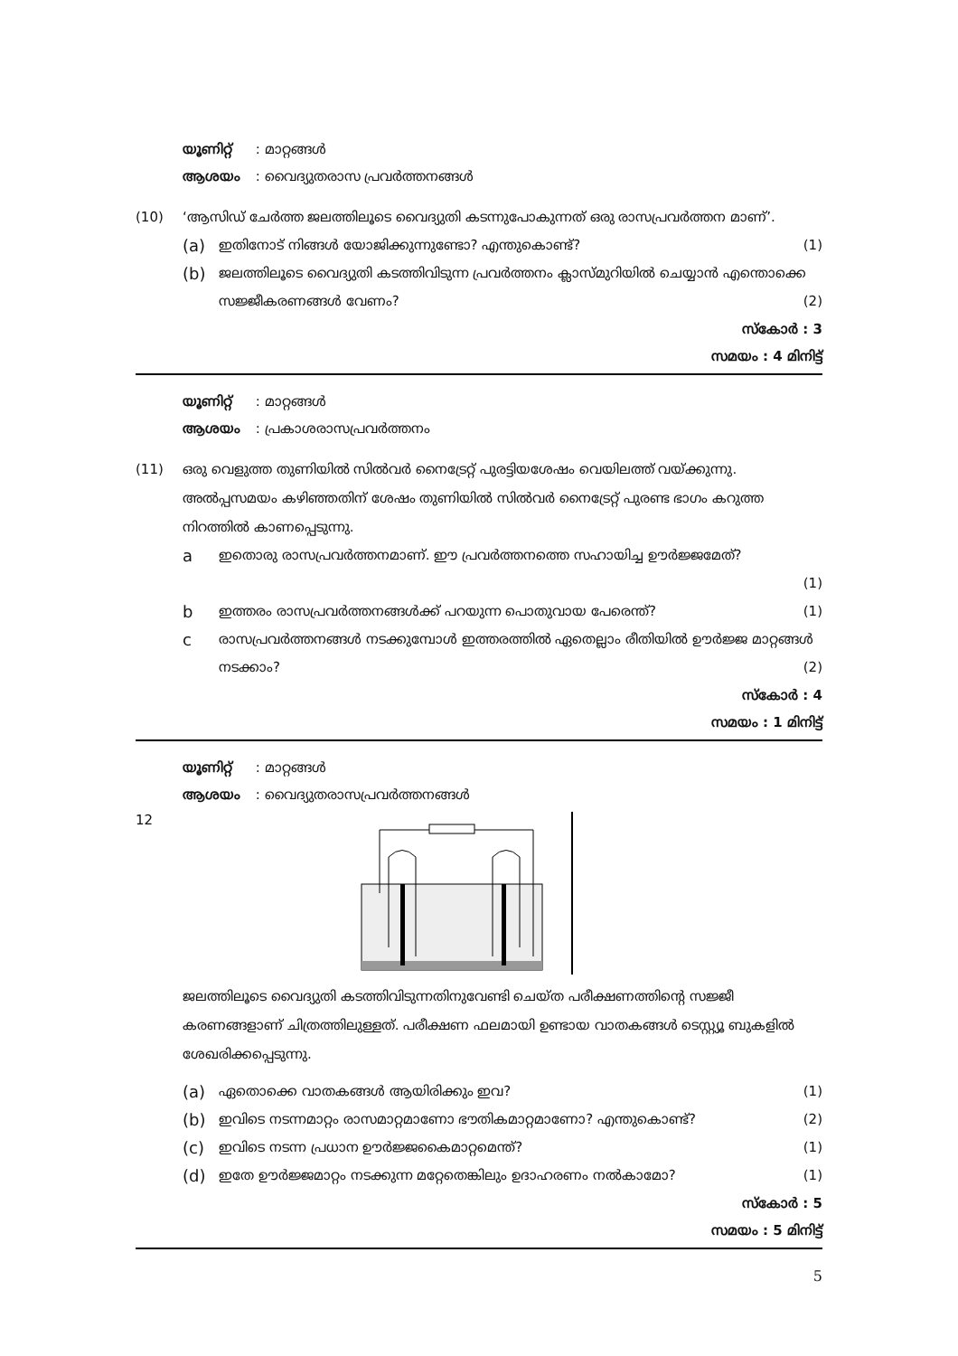യൂണിറ്റ് : മാറ്റങ്ങൾ
ആശയം : വൈദ്യുതരാസ പ്രവർത്തനങ്ങൾ
(10) ‘ആസിഡ് ചേർത്ത ജലത്തിലൂടെ വൈദ്യുതി കടന്നുപോകുന്നത് ഒരു രാസപ്രവർത്തന മാണ്’.
(a)
ഇതിനോട് നിങ്ങൾ യോജിക്കുന്നുണ്ടോ? എന്തുകൊണ്ട്? (1)
(b)
ജലത്തിലൂടെ വൈദ്യുതി കടത്തിവിടുന്ന പ്രവർത്തനം ക്ലാസ്മുറിയിൽ ചെയ്യാൻ എന്തൊക്കെ സജ്ജീകരണങ്ങൾ വേണം? (2)
സ്കോർ : 3
സമയം : 4 മിനിട്ട്
യൂണിറ്റ് : മാറ്റങ്ങൾ
ആശയം : പ്രകാശരാസപ്രവർത്തനം
(11) ഒരു വെളുത്ത തുണിയിൽ സിൽവർ നൈട്രേറ്റ് പുരട്ടിയശേഷം വെയിലത്ത് വയ്ക്കുന്നു. അൽപ്പസമയം കഴിഞ്ഞതിന് ശേഷം തുണിയിൽ സിൽവർ നൈട്രേറ്റ് പുരണ്ട ഭാഗം കറുത്ത നിറത്തിൽ കാണപ്പെടുന്നു.
a
ഇതൊരു രാസപ്രവർത്തനമാണ്. ഈ പ്രവർത്തനത്തെ സഹായിച്ച ഊർജ്ജമേത്?
(1)
b
ഇത്തരം രാസപ്രവർത്തനങ്ങൾക്ക് പറയുന്ന പൊതുവായ പേരെന്ത്? (1)
c
രാസപ്രവർത്തനങ്ങൾ നടക്കുമ്പോൾ ഇത്തരത്തിൽ ഏതെല്ലാം രീതിയിൽ ഊർജ്ജ മാറ്റങ്ങൾ നടക്കാം? (2)
സ്കോർ : 4
സമയം : 1 മിനിട്ട്
യൂണിറ്റ് : മാറ്റങ്ങൾ
ആശയം : വൈദ്യുതരാസപ്രവർത്തനങ്ങൾ
12
ജലത്തിലൂടെ വൈദ്യുതി കടത്തിവിടുന്നതിനുവേണ്ടി ചെയ്ത പരീക്ഷണത്തിന്റെ സജ്ജീ കരണങ്ങളാണ് ചിത്രത്തിലുള്ളത്. പരീക്ഷണ ഫലമായി ഉണ്ടായ വാതകങ്ങൾ ടെസ്റ്റ്യൂ ബുകളിൽ ശേഖരിക്കപ്പെടുന്നു.
(a)
ഏതൊക്കെ വാതകങ്ങൾ ആയിരിക്കും ഇവ? (1)
(b)
ഇവിടെ നടന്നമാറ്റം രാസമാറ്റമാണോ ഭൗതികമാറ്റമാണോ? എന്തുകൊണ്ട്? (2)
(c)
ഇവിടെ നടന്ന പ്രധാന ഊർജ്ജകൈമാറ്റമെന്ത്? (1)
(d)
ഇതേ ഊർജ്ജമാറ്റം നടക്കുന്ന മറ്റേതെങ്കിലും ഉദാഹരണം നൽകാമോ? (1)
സ്കോർ : 5
സമയം : 5 മിനിട്ട്
5